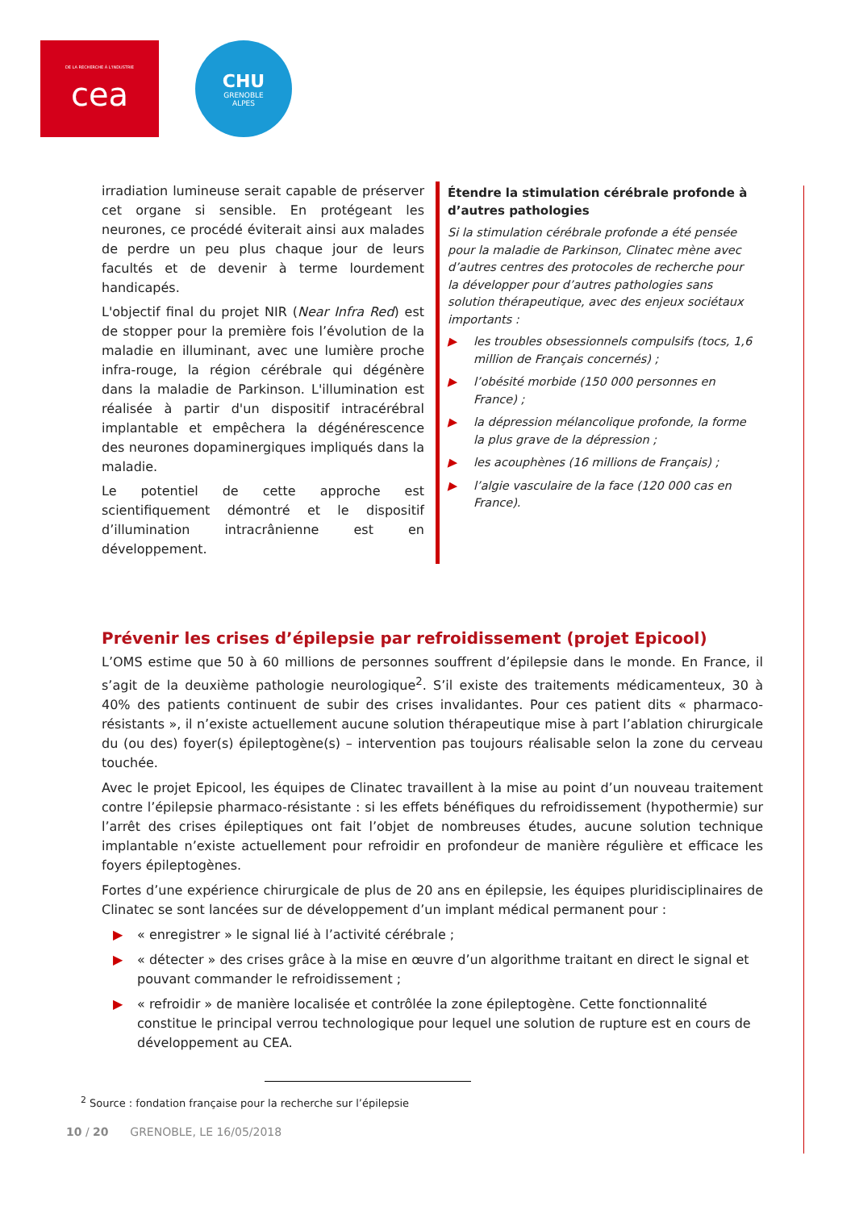DE LA RECHERCHE À L'INDUSTRIE
cea
CHU
GRENOBLE
ALPES
irradiation lumineuse serait capable de préserver cet organe si sensible. En protégeant les neurones, ce procédé éviterait ainsi aux malades de perdre un peu plus chaque jour de leurs facultés et de devenir à terme lourdement handicapés.
L'objectif final du projet NIR (Near Infra Red) est de stopper pour la première fois l’évolution de la maladie en illuminant, avec une lumière proche infra-rouge, la région cérébrale qui dégénère dans la maladie de Parkinson. L'illumination est réalisée à partir d'un dispositif intracérébral implantable et empêchera la dégénérescence des neurones dopaminergiques impliqués dans la maladie.
Le potentiel de cette approche est scientifiquement démontré et le dispositif d’illumination intracrânienne est en développement.
Étendre la stimulation cérébrale profonde à d’autres pathologies
Si la stimulation cérébrale profonde a été pensée pour la maladie de Parkinson, Clinatec mène avec d’autres centres des protocoles de recherche pour la développer pour d’autres pathologies sans solution thérapeutique, avec des enjeux sociétaux importants :
▶ les troubles obsessionnels compulsifs (tocs, 1,6 million de Français concernés) ;
▶ l’obésité morbide (150 000 personnes en France) ;
▶ la dépression mélancolique profonde, la forme la plus grave de la dépression ;
▶ les acouphènes (16 millions de Français) ;
▶ l’algie vasculaire de la face (120 000 cas en France).
Prévenir les crises d’épilepsie par refroidissement (projet Epicool)
L’OMS estime que 50 à 60 millions de personnes souffrent d’épilepsie dans le monde. En France, il s’agit de la deuxième pathologie neurologique<sup>2</sup>. S’il existe des traitements médicamenteux, 30 à 40% des patients continuent de subir des crises invalidantes. Pour ces patient dits « pharmaco-résistants », il n’existe actuellement aucune solution thérapeutique mise à part l’ablation chirurgicale du (ou des) foyer(s) épileptogène(s) – intervention pas toujours réalisable selon la zone du cerveau touchée.
Avec le projet Epicool, les équipes de Clinatec travaillent à la mise au point d’un nouveau traitement contre l’épilepsie pharmaco-résistante : si les effets bénéfiques du refroidissement (hypothermie) sur l’arrêt des crises épileptiques ont fait l’objet de nombreuses études, aucune solution technique implantable n’existe actuellement pour refroidir en profondeur de manière régulière et efficace les foyers épileptogènes.
Fortes d’une expérience chirurgicale de plus de 20 ans en épilepsie, les équipes pluridisciplinaires de Clinatec se sont lancées sur de développement d’un implant médical permanent pour :
▶ « enregistrer » le signal lié à l’activité cérébrale ;
▶ « détecter » des crises grâce à la mise en œuvre d’un algorithme traitant en direct le signal et pouvant commander le refroidissement ;
▶ « refroidir » de manière localisée et contrôlée la zone épileptogène. Cette fonctionnalité constitue le principal verrou technologique pour lequel une solution de rupture est en cours de développement au CEA.
<sup>2</sup> Source : fondation française pour la recherche sur l’épilepsie
10 / 20 GRENOBLE, LE 16/05/2018